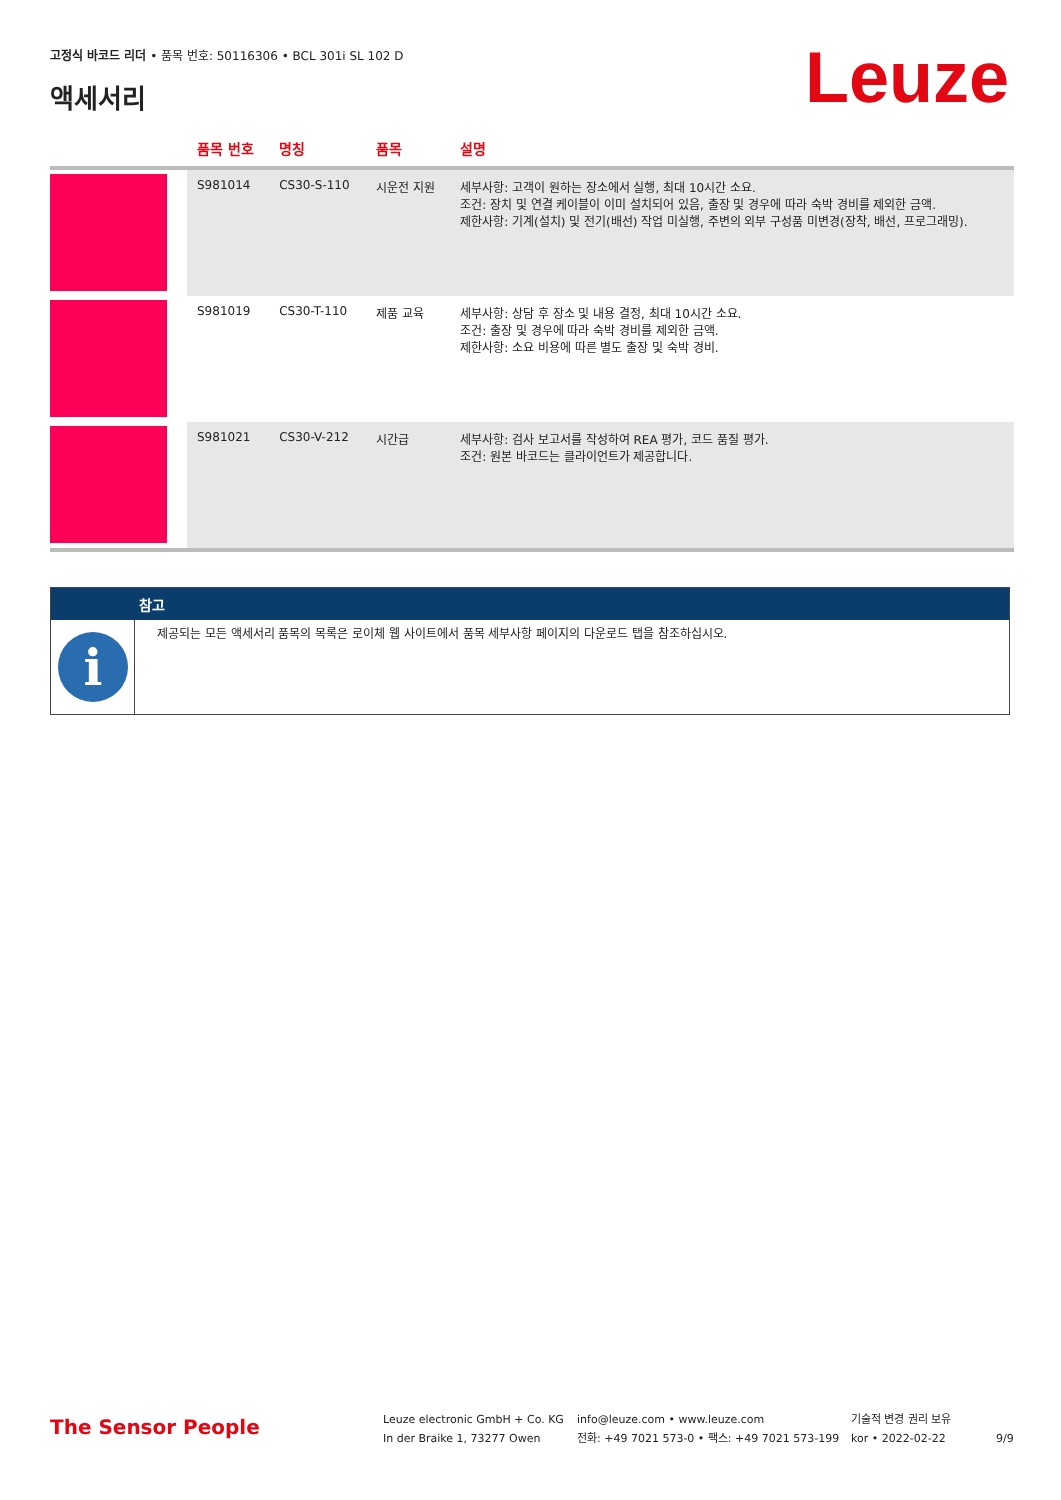고정식 바코드 리더 • 품목 번호: 50116306 • BCL 301i SL 102 D
액세서리 Leuze
| | 품목 번호 | 명칭 | 품목 | 설명 |
| --- | --- | --- | --- | --- |
| | S981014 | CS30-S-110 | 시운전 지원 | 세부사항: 고객이 원하는 장소에서 실행, 최대 10시간 소요. 조건: 장치 및 연결 케이블이 이미 설치되어 있음, 출장 및 경우에 따라 숙박 경비를 제외한 금액. 제한사항: 기계(설치) 및 전기(배선) 작업 미실행, 주변의 외부 구성품 미변경(장착, 배선, 프로그래밍). |
| | S981019 | CS30-T-110 | 제품 교육 | 세부사항: 상담 후 장소 및 내용 결정, 최대 10시간 소요. 조건: 출장 및 경우에 따라 숙박 경비를 제외한 금액. 제한사항: 소요 비용에 따른 별도 출장 및 숙박 경비. |
| | S981021 | CS30-V-212 | 시간급 | 세부사항: 검사 보고서를 작성하여 REA 평가, 코드 품질 평가. 조건: 원본 바코드는 클라이언트가 제공합니다. |
참고
i
제공되는 모든 액세서리 품목의 목록은 로이체 웹 사이트에서 품목 세부사항 페이지의 다운로드 탭을 참조하십시오.
The Sensor People
Leuze electronic GmbH + Co. KG
In der Braike 1, 73277 Owen
info@leuze.com • www.leuze.com
전화: +49 7021 573-0 • 팩스: +49 7021 573-199
기술적 변경 권리 보유
kor • 2022-02-22
9/9